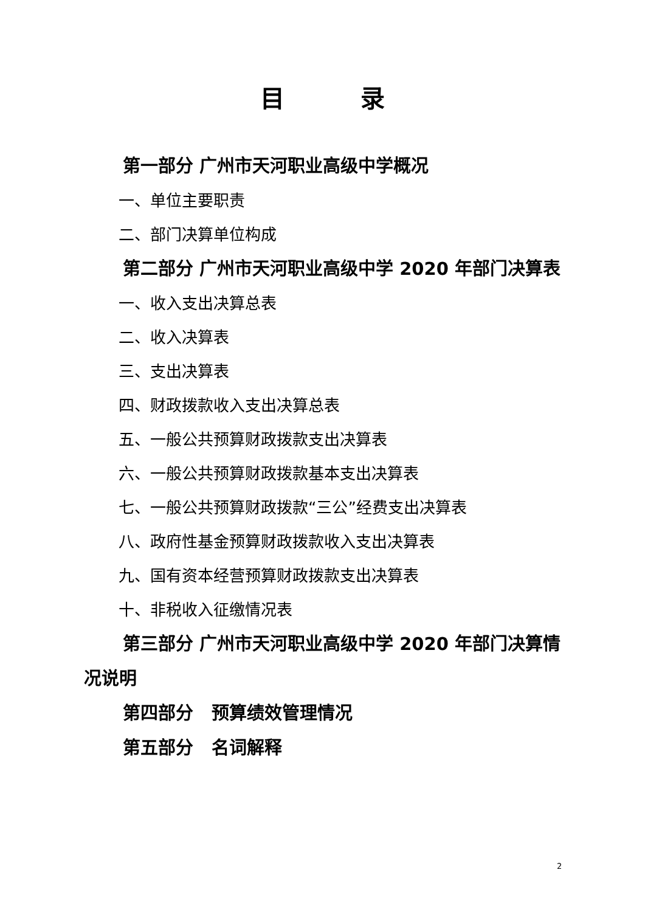目 录
第一部分 广州市天河职业高级中学概况
一、单位主要职责
二、部门决算单位构成
第二部分 广州市天河职业高级中学 2020 年部门决算表
一、收入支出决算总表
二、收入决算表
三、支出决算表
四、财政拨款收入支出决算总表
五、一般公共预算财政拨款支出决算表
六、一般公共预算财政拨款基本支出决算表
七、一般公共预算财政拨款“三公”经费支出决算表
八、政府性基金预算财政拨款收入支出决算表
九、国有资本经营预算财政拨款支出决算表
十、非税收入征缴情况表
第三部分 广州市天河职业高级中学 2020 年部门决算情况说明
第四部分 预算绩效管理情况
第五部分 名词解释
2